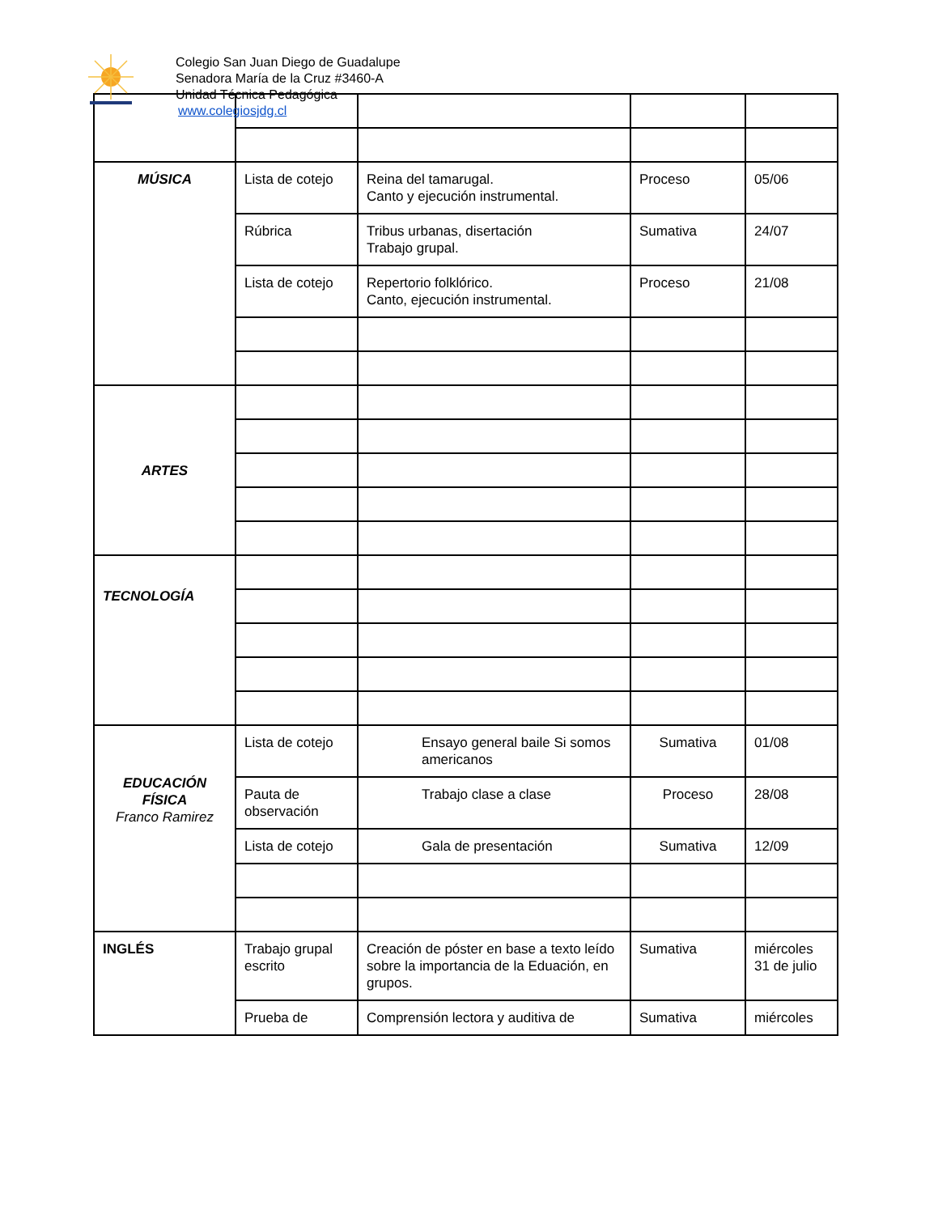Colegio San Juan Diego de Guadalupe
Senadora María de la Cruz #3460-A
Unidad Técnica Pedagógica
www.colegiosjdg.cl
| MÚSICA | Lista de cotejo | Reina del tamarugal. Canto y ejecución instrumental. | Proceso | 05/06 |
| | Rúbrica | Tribus urbanas, disertación Trabajo grupal. | Sumativa | 24/07 |
| | Lista de cotejo | Repertorio folklórico. Canto, ejecución instrumental. | Proceso | 21/08 |
| ARTES | | | | |
| TECNOLOGÍA | | | | |
| EDUCACIÓN FÍSICA Franco Ramirez | Lista de cotejo | Ensayo general baile Si somos americanos | Sumativa | 01/08 |
| | Pauta de observación | Trabajo clase a clase | Proceso | 28/08 |
| | Lista de cotejo | Gala de presentación | Sumativa | 12/09 |
| INGLÉS | Trabajo grupal escrito | Creación de póster en base a texto leído sobre la importancia de la Eduación, en grupos. | Sumativa | miércoles 31 de julio |
| | Prueba de | Comprensión lectora y auditiva de | Sumativa | miércoles |